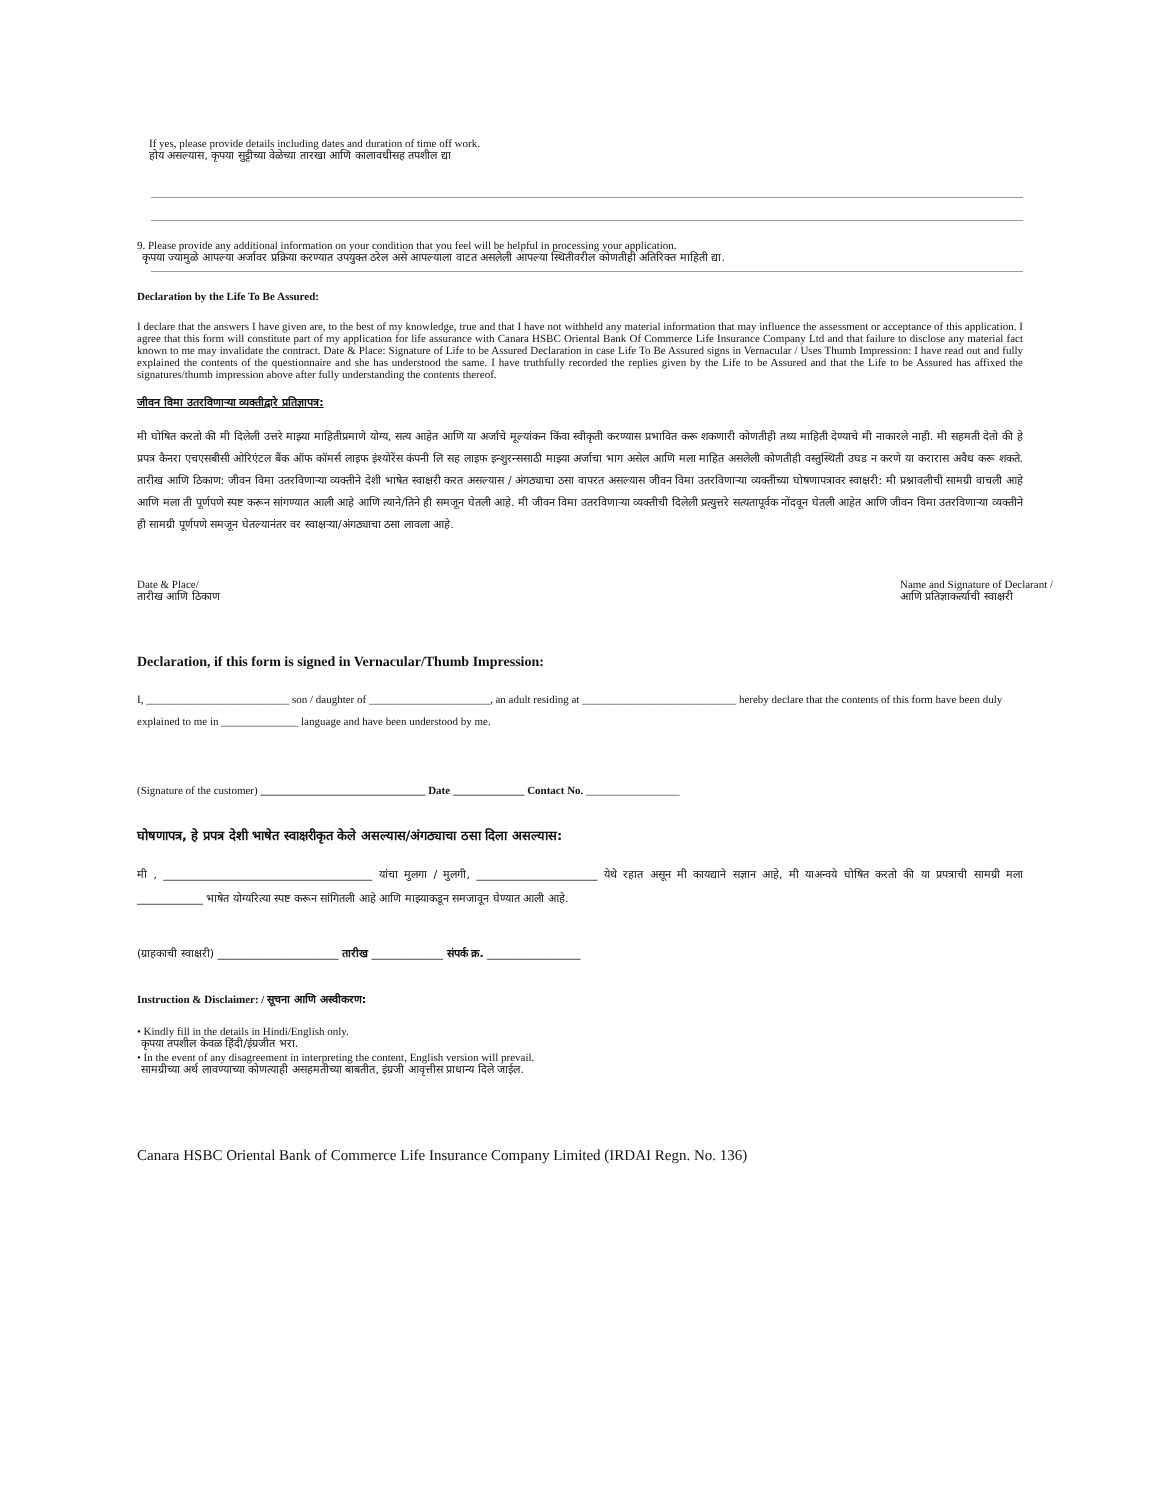If yes, please provide details including dates and duration of time off work.
होय असल्यास, कृपया सुट्टीच्या वेळेच्या तारखा आणि कालावधीसह तपशील द्या
9. Please provide any additional information on your condition that you feel will be helpful in processing your application.
कृपया ज्यामुळे आपल्या अर्जावर प्रक्रिया करण्यात उपयुक्त ठरेल असे आपल्याला वाटत असलेली आपल्या स्थितीवरील कोणतीही अतिरिक्त माहिती द्या.
Declaration by the Life To Be Assured:
I declare that the answers I have given are, to the best of my knowledge, true and that I have not withheld any material information that may influence the assessment or acceptance of this application. I agree that this form will constitute part of my application for life assurance with Canara HSBC Oriental Bank Of Commerce Life Insurance Company Ltd and that failure to disclose any material fact known to me may invalidate the contract. Date & Place: Signature of Life to be Assured Declaration in case Life To Be Assured signs in Vernacular / Uses Thumb Impression: I have read out and fully explained the contents of the questionnaire and she has understood the same. I have truthfully recorded the replies given by the Life to be Assured and that the Life to be Assured has affixed the signatures/thumb impression above after fully understanding the contents thereof.
जीवन विमा उतरविणाऱ्या व्यक्तीद्वारे प्रतिज्ञापत्र:
मी घोषित करतो की मी दिलेली उत्तरे माझ्या माहितीप्रमाणे योग्य, सत्य आहेत आणि या अर्जाचे मूल्यांकन किंवा स्वीकृती करण्यास प्रभावित करू शकणारी कोणतीही तथ्य माहिती देण्याचे मी नाकारले नाही. मी सहमती देतो की हे प्रपत्र कैनरा एचएसबीसी ओरिएंटल बैंक ऑफ कॉमर्स लाइफ इंश्योरेंस कंपनी लि सह लाइफ इन्शुरन्ससाठी माझ्या अर्जाचा भाग असेल आणि मला माहित असलेली कोणतीही वस्तुस्थिती उघड न करणे या करारास अवैध करू शकते. तारीख आणि ठिकाण: जीवन विमा उतरविणाऱ्या व्यक्तीने देशी भाषेत स्वाक्षरी करत असल्यास / अंगठ्याचा ठसा वापरत असल्यास जीवन विमा उतरविणाऱ्या व्यक्तीच्या घोषणापत्रावर स्वाक्षरी: मी प्रश्नावलीची सामग्री वाचली आहे आणि मला ती पूर्णपणे स्पष्ट करून सांगण्यात आली आहे आणि त्याने/तिने ही समजून घेतली आहे. मी जीवन विमा उतरविणाऱ्या व्यक्तीची दिलेली प्रत्युत्तरे सत्यतापूर्वक नोंदवून घेतली आहेत आणि जीवन विमा उतरविणाऱ्या व्यक्तीने ही सामग्री पूर्णपणे समजून घेतल्यानंतर वर स्वाक्षऱ्या/अंगठ्याचा ठसा लावला आहे.
Date & Place/
तारीख आणि ठिकाण
Name and Signature of Declarant /
आणि प्रतिज्ञाकर्त्याची स्वाक्षरी
Declaration, if this form is signed in Vernacular/Thumb Impression:
I, __________________________ son / daughter of ______________________, an adult residing at ____________________________ hereby declare that the contents of this form have been duly explained to me in ______________ language and have been understood by me.
(Signature of the customer) ______________________________ Date _____________ Contact No. _________________
घोषणापत्र, हे प्रपत्र देशी भाषेत स्वाक्षरीकृत केले असल्यास/अंगठ्याचा ठसा दिला असल्यास:
मी , ______________________________________ यांचा मुलगा / मुलगी, ______________________ येथे रहात असून मी कायद्याने सज्ञान आहे, मी याअन्वये घोषित करतो की या प्रपत्राची सामग्री मला ____________ भाषेत योग्यरित्या स्पष्ट करून सांगितली आहे आणि माझ्याकडून समजावून घेण्यात आली आहे.
(ग्राहकाची स्वाक्षरी) ______________________ तारीख _____________ संपर्क क्र. _________________
Instruction & Disclaimer: / सूचना आणि अस्वीकरण:
• Kindly fill in the details in Hindi/English only.
कृपया तपशील केवळ हिंदी/इंग्रजीत भरा.
• In the event of any disagreement in interpreting the content, English version will prevail.
सामग्रीच्या अर्थ लावण्याच्या कोणत्याही असहमतीच्या बाबतीत, इंग्रजी आवृत्तीस प्राधान्य दिले जाईल.
Canara HSBC Oriental Bank of Commerce Life Insurance Company Limited (IRDAI Regn. No. 136)